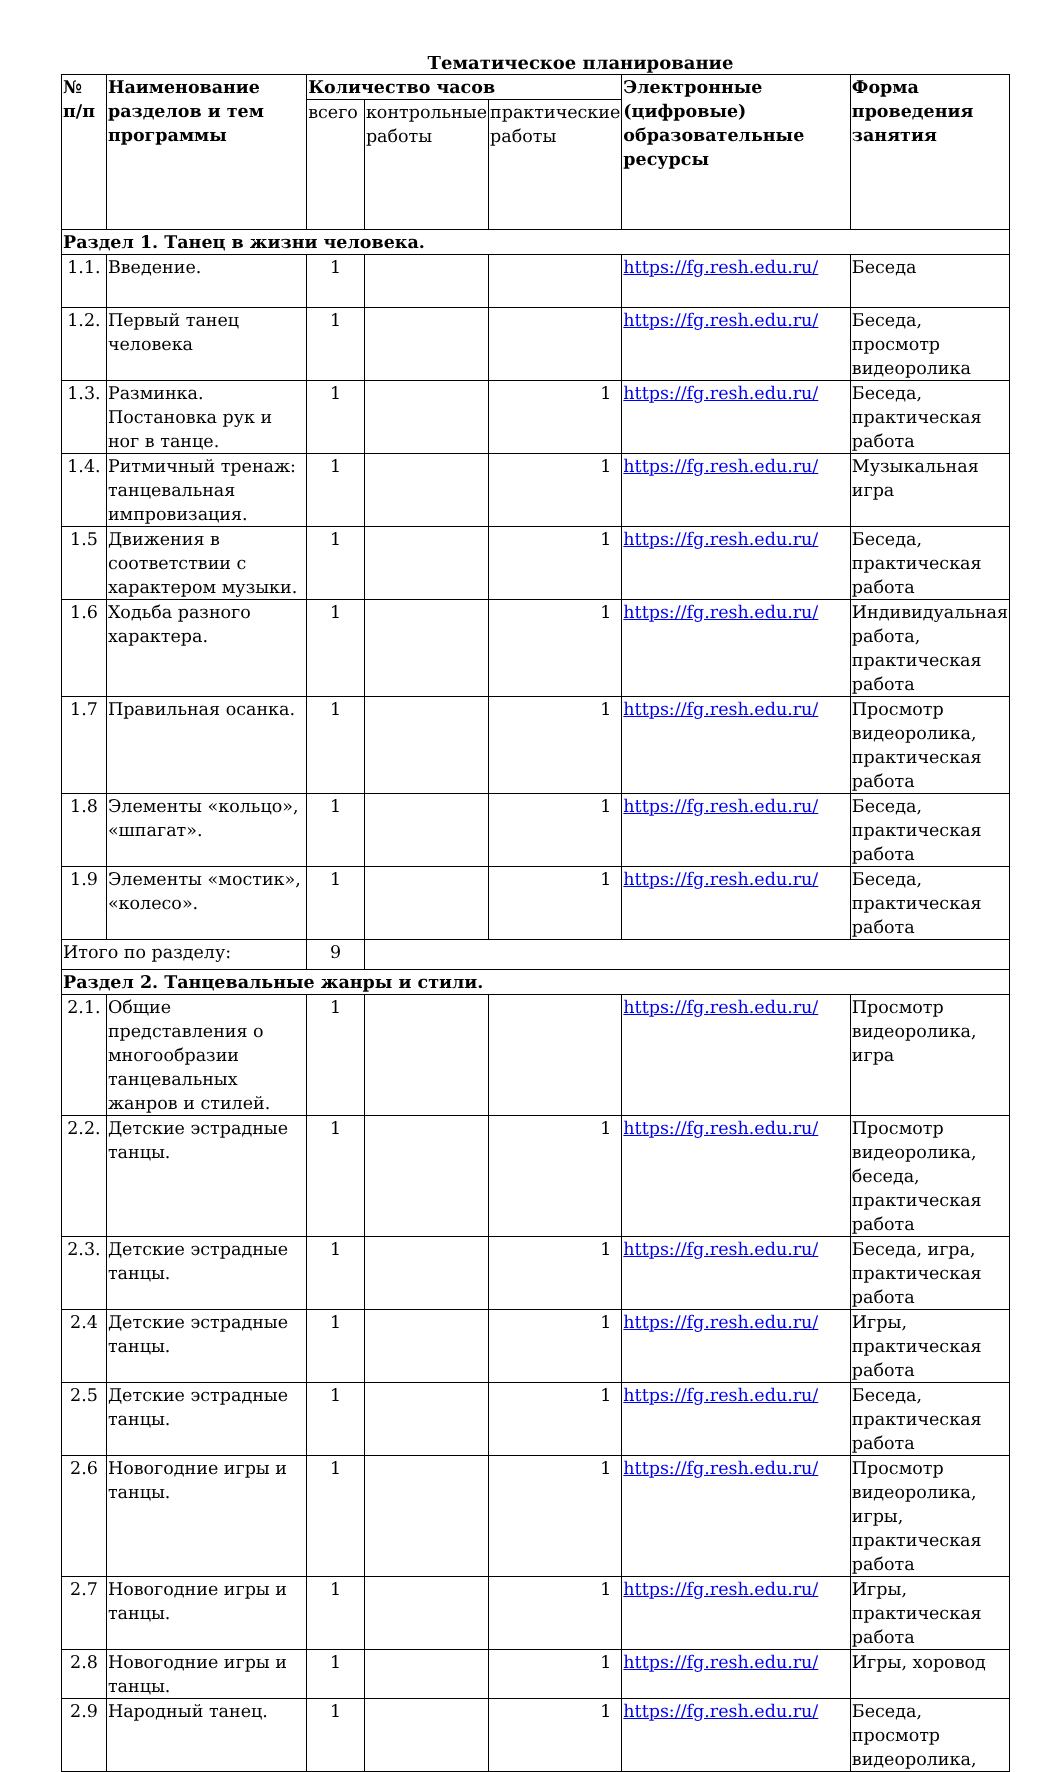Тематическое планирование
| № п/п | Наименование разделов и тем программы | Количество часов | | | Электронные (цифровые) образовательные ресурсы | Форма проведения занятия |
| --- | --- | --- | --- | --- | --- | --- |
| | | всего | контрольные работы | практические работы | | |
| Раздел 1. Танец в жизни человека. | | | | | | |
| 1.1. | Введение. | 1 | | | https://fg.resh.edu.ru/ | Беседа |
| 1.2. | Первый танец человека | 1 | | | https://fg.resh.edu.ru/ | Беседа, просмотр видеоролика |
| 1.3. | Разминка. Постановка рук и ног в танце. | 1 | | 1 | https://fg.resh.edu.ru/ | Беседа, практическая работа |
| 1.4. | Ритмичный тренаж: танцевальная импровизация. | 1 | | 1 | https://fg.resh.edu.ru/ | Музыкальная игра |
| 1.5 | Движения в соответствии с характером музыки. | 1 | | 1 | https://fg.resh.edu.ru/ | Беседа, практическая работа |
| 1.6 | Ходьба разного характера. | 1 | | 1 | https://fg.resh.edu.ru/ | Индивидуальная работа, практическая работа |
| 1.7 | Правильная осанка. | 1 | | 1 | https://fg.resh.edu.ru/ | Просмотр видеоролика, практическая работа |
| 1.8 | Элементы «кольцо», «шпагат». | 1 | | 1 | https://fg.resh.edu.ru/ | Беседа, практическая работа |
| 1.9 | Элементы «мостик», «колесо». | 1 | | 1 | https://fg.resh.edu.ru/ | Беседа, практическая работа |
| Итого по разделу: | | 9 | | | | |
| Раздел 2. Танцевальные жанры и стили. | | | | | | |
| 2.1. | Общие представления о многообразии танцевальных жанров и стилей. | 1 | | | https://fg.resh.edu.ru/ | Просмотр видеоролика, игра |
| 2.2. | Детские эстрадные танцы. | 1 | | 1 | https://fg.resh.edu.ru/ | Просмотр видеоролика, беседа, практическая работа |
| 2.3. | Детские эстрадные танцы. | 1 | | 1 | https://fg.resh.edu.ru/ | Беседа, игра, практическая работа |
| 2.4 | Детские эстрадные танцы. | 1 | | 1 | https://fg.resh.edu.ru/ | Игры, практическая работа |
| 2.5 | Детские эстрадные танцы. | 1 | | 1 | https://fg.resh.edu.ru/ | Беседа, практическая работа |
| 2.6 | Новогодние игры и танцы. | 1 | | 1 | https://fg.resh.edu.ru/ | Просмотр видеоролика, игры, практическая работа |
| 2.7 | Новогодние игры и танцы. | 1 | | 1 | https://fg.resh.edu.ru/ | Игры, практическая работа |
| 2.8 | Новогодние игры и танцы. | 1 | | 1 | https://fg.resh.edu.ru/ | Игры, хоровод |
| 2.9 | Народный танец. | 1 | | 1 | https://fg.resh.edu.ru/ | Беседа, просмотр видеоролика, |